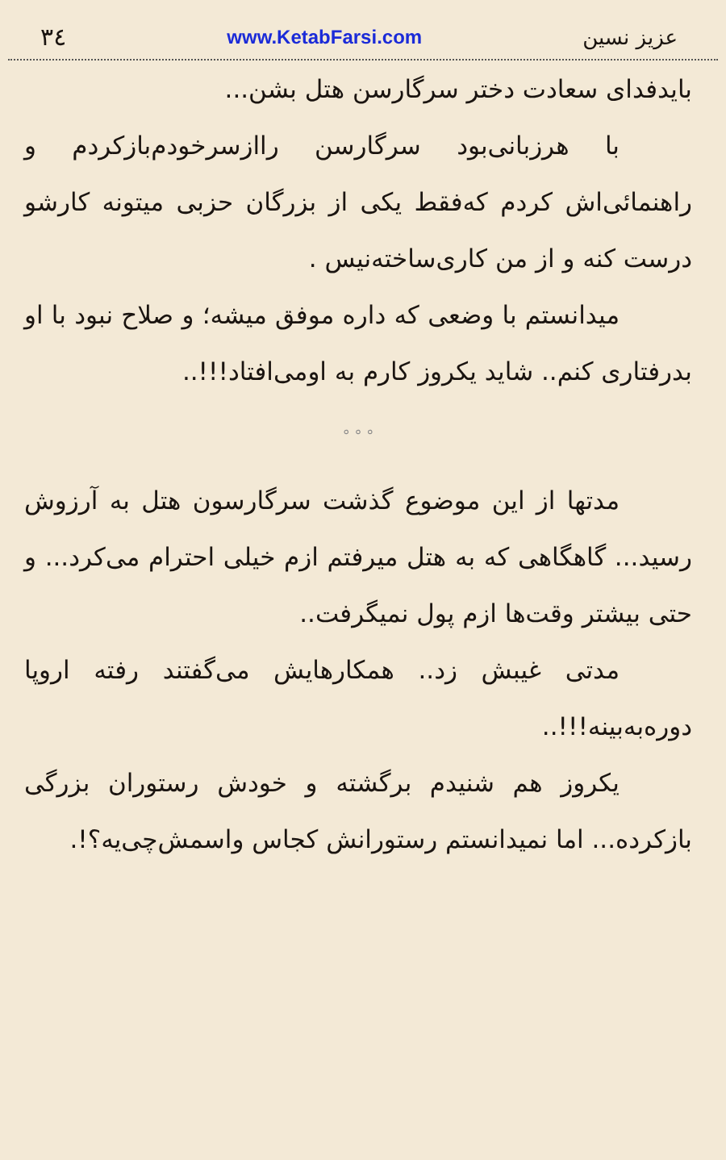عزیز نسین www.KetabFarsi.com ۳٤
بایدفدای سعادت دختر سرگارسن هتل بشن...
با هرزبانی‌بود سرگارسن رااز‌سرخودم‌بازکردم و راهنمائی‌اش کردم که‌فقط یکی از بزرگان حزبی میتونه کارشو درست کنه و از من کاری‌ساخته‌نیس .
میدانستم با وضعی که داره موفق میشه؛ و صلاح نبود با او بدرفتاری کنم.. شاید یکروز کارم به اومی‌افتاد!!!..
° ° °
مدتها از این موضوع گذشت سرگارسون هتل به آرزوش رسید... گاهگاهی که به هتل میرفتم ازم خیلی احترام می‌کرد... و حتی بیشتر وقت‌ها ازم پول نمیگرفت..
مدتی غیبش زد.. همکارهایش می‌گفتند رفته اروپا دوره‌به‌بینه!!!..
یکروز هم شنیدم برگشته و خودش رستوران بزرگی بازکرده... اما نمیدانستم رستورانش کجاس واسمش‌چی‌یه؟!.